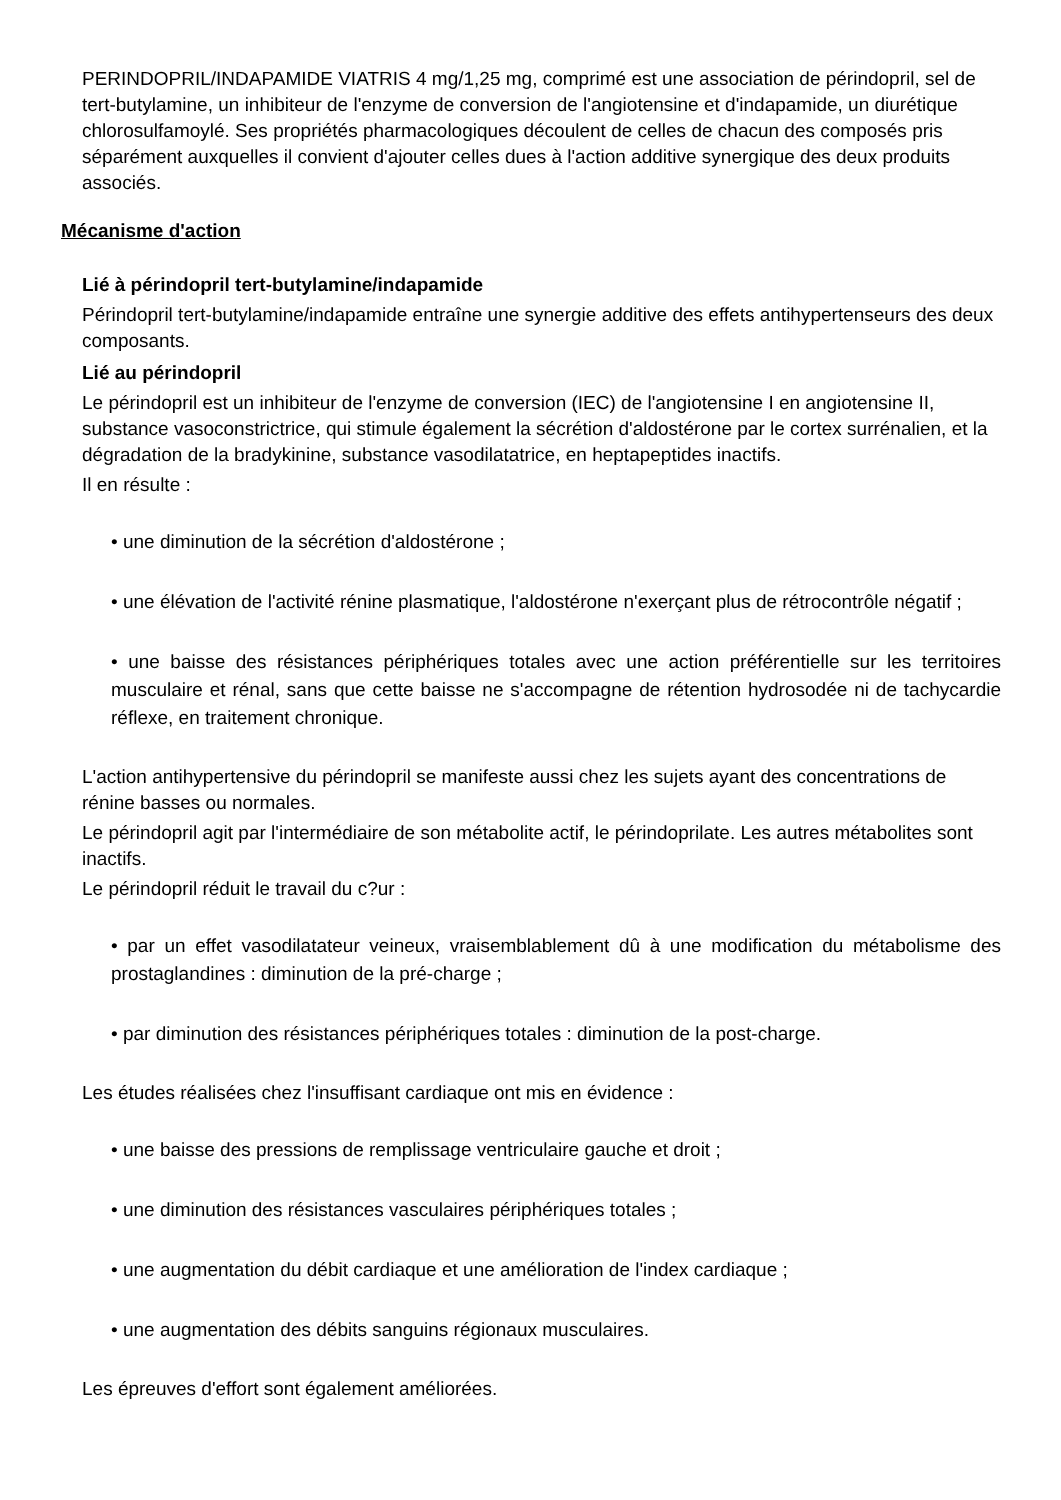PERINDOPRIL/INDAPAMIDE VIATRIS 4 mg/1,25 mg, comprimé est une association de périndopril, sel de tert-butylamine, un inhibiteur de l'enzyme de conversion de l'angiotensine et d'indapamide, un diurétique chlorosulfamoylé. Ses propriétés pharmacologiques découlent de celles de chacun des composés pris séparément auxquelles il convient d'ajouter celles dues à l'action additive synergique des deux produits associés.
Mécanisme d'action
Lié à périndopril tert-butylamine/indapamide
Périndopril tert-butylamine/indapamide entraîne une synergie additive des effets antihypertenseurs des deux composants.
Lié au périndopril
Le périndopril est un inhibiteur de l'enzyme de conversion (IEC) de l'angiotensine I en angiotensine II, substance vasoconstrictrice, qui stimule également la sécrétion d'aldostérone par le cortex surrénalien, et la dégradation de la bradykinine, substance vasodilatatrice, en heptapeptides inactifs.
Il en résulte :
• une diminution de la sécrétion d'aldostérone ;
• une élévation de l'activité rénine plasmatique, l'aldostérone n'exerçant plus de rétrocontrôle négatif ;
• une baisse des résistances périphériques totales avec une action préférentielle sur les territoires musculaire et rénal, sans que cette baisse ne s'accompagne de rétention hydrosodée ni de tachycardie réflexe, en traitement chronique.
L'action antihypertensive du périndopril se manifeste aussi chez les sujets ayant des concentrations de rénine basses ou normales.
Le périndopril agit par l'intermédiaire de son métabolite actif, le périndoprilate. Les autres métabolites sont inactifs.
Le périndopril réduit le travail du c?ur :
• par un effet vasodilatateur veineux, vraisemblablement dû à une modification du métabolisme des prostaglandines : diminution de la pré-charge ;
• par diminution des résistances périphériques totales : diminution de la post-charge.
Les études réalisées chez l'insuffisant cardiaque ont mis en évidence :
• une baisse des pressions de remplissage ventriculaire gauche et droit ;
• une diminution des résistances vasculaires périphériques totales ;
• une augmentation du débit cardiaque et une amélioration de l'index cardiaque ;
• une augmentation des débits sanguins régionaux musculaires.
Les épreuves d'effort sont également améliorées.